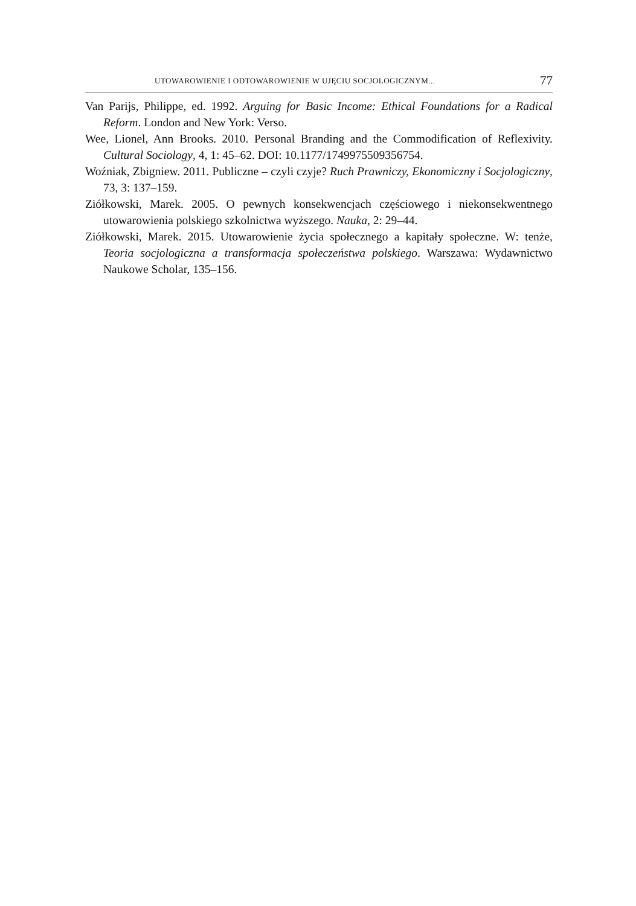UTOWAROWIENIE I ODTOWAROWIENIE W UJĘCIU SOCJOLOGICZNYM... 77
Van Parijs, Philippe, ed. 1992. Arguing for Basic Income: Ethical Foundations for a Radical Reform. London and New York: Verso.
Wee, Lionel, Ann Brooks. 2010. Personal Branding and the Commodification of Reflexivity. Cultural Sociology, 4, 1: 45–62. DOI: 10.1177/1749975509356754.
Woźniak, Zbigniew. 2011. Publiczne – czyli czyje? Ruch Prawniczy, Ekonomiczny i Socjologiczny, 73, 3: 137–159.
Ziółkowski, Marek. 2005. O pewnych konsekwencjach częściowego i niekonsekwentnego utowarowienia polskiego szkolnictwa wyższego. Nauka, 2: 29–44.
Ziółkowski, Marek. 2015. Utowarowienie życia społecznego a kapitały społeczne. W: tenże, Teoria socjologiczna a transformacja społeczeństwa polskiego. Warszawa: Wydawnictwo Naukowe Scholar, 135–156.